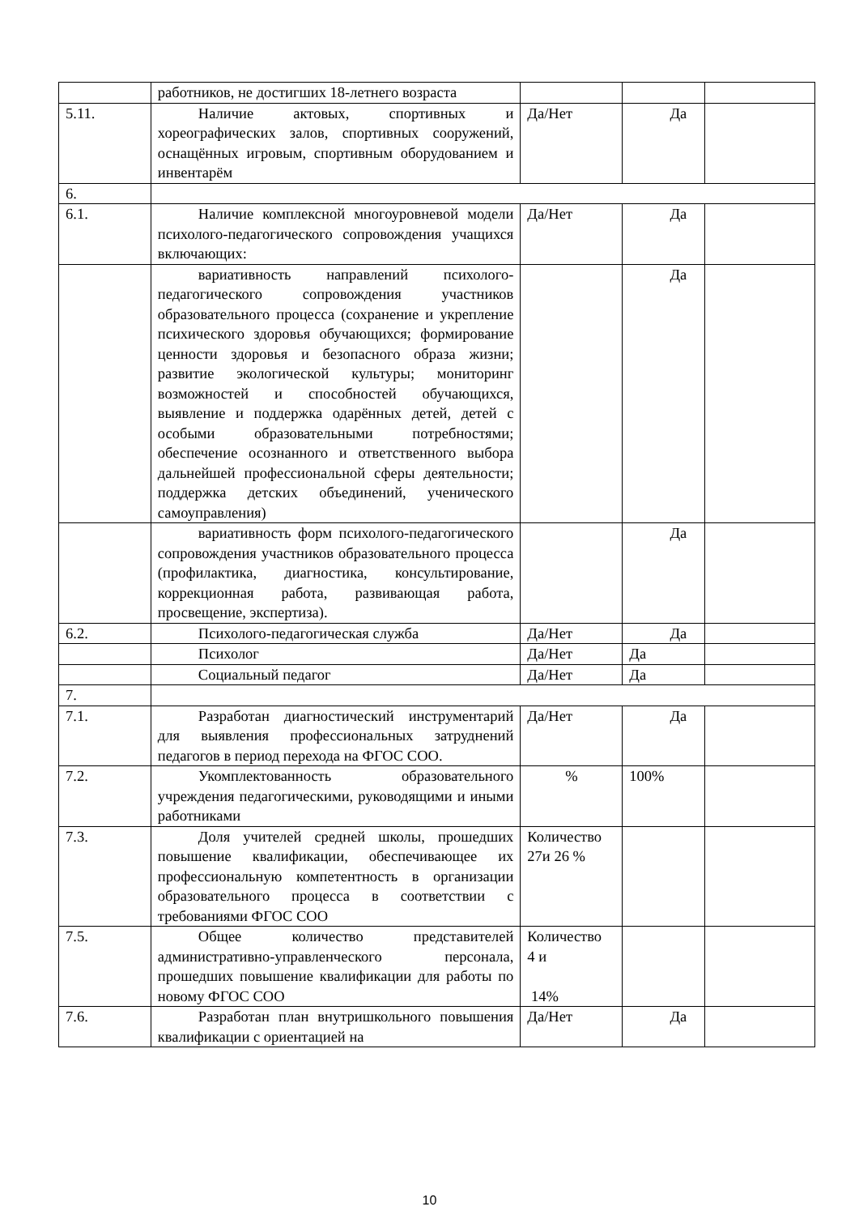| | работников, не достигших 18-летнего возраста | | | |
| 5.11. | Наличие актовых, спортивных и хореографических залов, спортивных сооружений, оснащённых игровым, спортивным оборудованием и инвентарём | Да/Нет | Да | |
| 6. | | | | |
| 6.1. | Наличие комплексной многоуровневой модели психолого-педагогического сопровождения учащихся включающих: | Да/Нет | Да | |
| | вариативность направлений психолого-педагогического сопровождения участников образовательного процесса (сохранение и укрепление психического здоровья обучающихся; формирование ценности здоровья и безопасного образа жизни; развитие экологической культуры; мониторинг возможностей и способностей обучающихся, выявление и поддержка одарённых детей, детей с особыми образовательными потребностями; обеспечение осознанного и ответственного выбора дальнейшей профессиональной сферы деятельности; поддержка детских объединений, ученического самоуправления) | | Да | |
| | вариативность форм психолого-педагогического сопровождения участников образовательного процесса (профилактика, диагностика, консультирование, коррекционная работа, развивающая работа, просвещение, экспертиза). | | Да | |
| 6.2. | Психолого-педагогическая служба | Да/Нет | Да | |
| | Психолог | Да/Нет | Да | |
| | Социальный педагог | Да/Нет | Да | |
| 7. | | | | |
| 7.1. | Разработан диагностический инструментарий для выявления профессиональных затруднений педагогов в период перехода на ФГОС СОО. | Да/Нет | Да | |
| 7.2. | Укомплектованность образовательного учреждения педагогическими, руководящими и иными работниками | % | 100% | |
| 7.3. | Доля учителей средней школы, прошедших повышение квалификации, обеспечивающее их профессиональную компетентность в организации образовательного процесса в соответствии с требованиями ФГОС СОО | Количество 27и 26 % | | |
| 7.5. | Общее количество представителей административно-управленческого персонала, прошедших повышение квалификации для работы по новому ФГОС СОО | Количество 4 и 14% | | |
| 7.6. | Разработан план внутришкольного повышения квалификации с ориентацией на | Да/Нет | Да | |
10